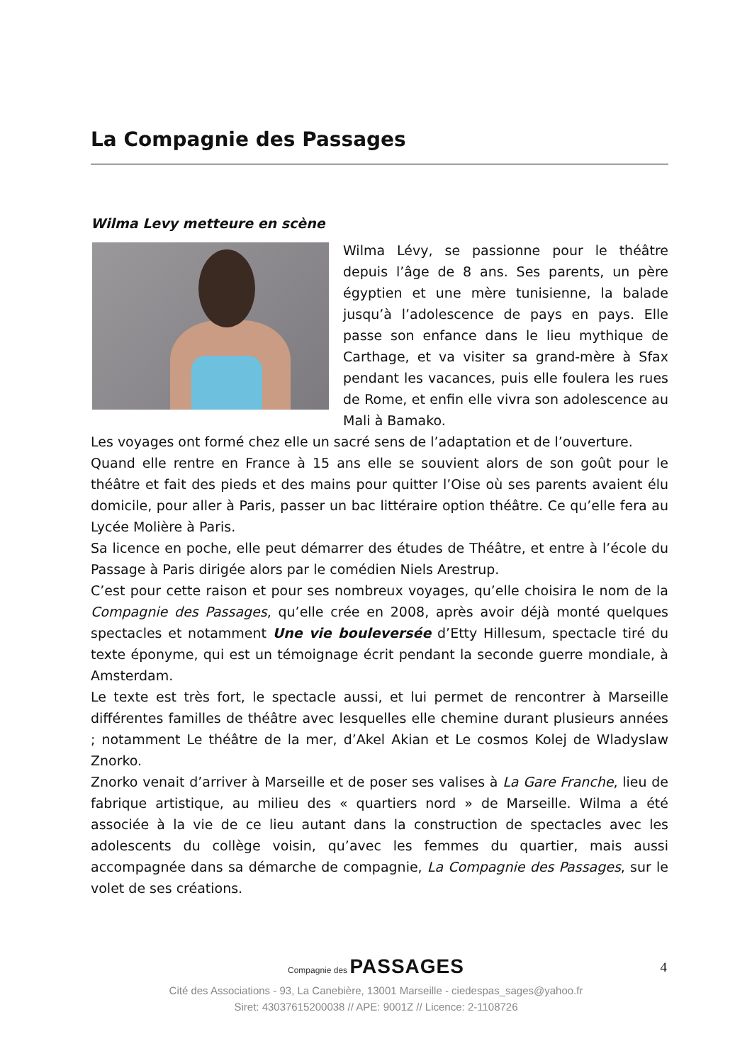La Compagnie des Passages
Wilma Levy metteure en scène
Wilma Lévy, se passionne pour le théâtre depuis l’âge de 8 ans. Ses parents, un père égyptien et une mère tunisienne, la balade jusqu’à l’adolescence de pays en pays. Elle passe son enfance dans le lieu mythique de Carthage, et va visiter sa grand-mère à Sfax pendant les vacances, puis elle foulera les rues de Rome, et enfin elle vivra son adolescence au Mali à Bamako.
Les voyages ont formé chez elle un sacré sens de l’adaptation et de l’ouverture.
Quand elle rentre en France à 15 ans elle se souvient alors de son goût pour le théâtre et fait des pieds et des mains pour quitter l’Oise où ses parents avaient élu domicile, pour aller à Paris, passer un bac littéraire option théâtre. Ce qu’elle fera au Lycée Molière à Paris.
Sa licence en poche, elle peut démarrer des études de Théâtre, et entre à l’école du Passage à Paris dirigée alors par le comédien Niels Arestrup.
C’est pour cette raison et pour ses nombreux voyages, qu’elle choisira le nom de la Compagnie des Passages, qu’elle crée en 2008, après avoir déjà monté quelques spectacles et notamment Une vie bouleversée d’Etty Hillesum, spectacle tiré du texte éponyme, qui est un témoignage écrit pendant la seconde guerre mondiale, à Amsterdam.
Le texte est très fort, le spectacle aussi, et lui permet de rencontrer à Marseille différentes familles de théâtre avec lesquelles elle chemine durant plusieurs années ; notamment Le théâtre de la mer, d’Akel Akian et Le cosmos Kolej de Wladyslaw Znorko.
Znorko venait d’arriver à Marseille et de poser ses valises à La Gare Franche, lieu de fabrique artistique, au milieu des « quartiers nord » de Marseille. Wilma a été associée à la vie de ce lieu autant dans la construction de spectacles avec les adolescents du collège voisin, qu’avec les femmes du quartier, mais aussi accompagnée dans sa démarche de compagnie, La Compagnie des Passages, sur le volet de ses créations.
4
Compagnie des PASSAGES
Cité des Associations - 93, La Canebière, 13001 Marseille - ciedespas_sages@yahoo.fr
Siret: 43037615200038 // APE: 9001Z // Licence: 2-1108726